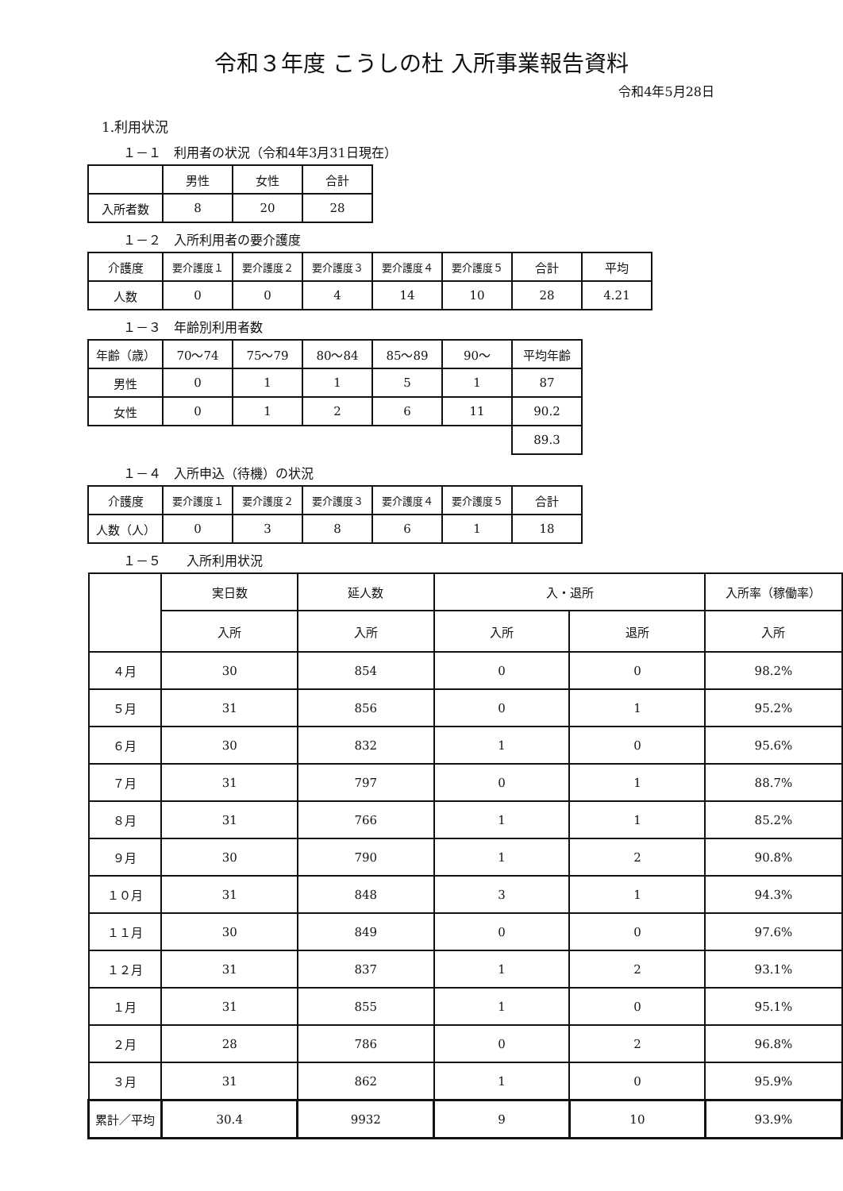令和３年度 こうしの杜 入所事業報告資料
令和4年5月28日
1.利用状況
１－１　利用者の状況（令和4年3月31日現在）
| | 男性 | 女性 | 合計 |
| 入所者数 | 8 | 20 | 28 |
１－２　入所利用者の要介護度
| 介護度 | 要介護度１ | 要介護度２ | 要介護度３ | 要介護度４ | 要介護度５ | 合計 | 平均 |
| 人数 | 0 | 0 | 4 | 14 | 10 | 28 | 4.21 |
１－３　年齢別利用者数
| 年齢（歳） | 70～74 | 75～79 | 80～84 | 85～89 | 90～ | 平均年齢 |
| 男性 | 0 | 1 | 1 | 5 | 1 | 87 |
| 女性 | 0 | 1 | 2 | 6 | 11 | 90.2 |
| | | | | | | 89.3 |
１－４　入所申込（待機）の状況
| 介護度 | 要介護度１ | 要介護度２ | 要介護度３ | 要介護度４ | 要介護度５ | 合計 |
| 人数（人） | 0 | 3 | 8 | 6 | 1 | 18 |
１－５　　入所利用状況
| | 実日数 | 延人数 | 入・退所 | | 入所率（稼働率） |
| | 入所 | 入所 | 入所 | 退所 | 入所 |
| ４月 | 30 | 854 | 0 | 0 | 98.2% |
| ５月 | 31 | 856 | 0 | 1 | 95.2% |
| ６月 | 30 | 832 | 1 | 0 | 95.6% |
| ７月 | 31 | 797 | 0 | 1 | 88.7% |
| ８月 | 31 | 766 | 1 | 1 | 85.2% |
| ９月 | 30 | 790 | 1 | 2 | 90.8% |
| １０月 | 31 | 848 | 3 | 1 | 94.3% |
| １１月 | 30 | 849 | 0 | 0 | 97.6% |
| １２月 | 31 | 837 | 1 | 2 | 93.1% |
| １月 | 31 | 855 | 1 | 0 | 95.1% |
| ２月 | 28 | 786 | 0 | 2 | 96.8% |
| ３月 | 31 | 862 | 1 | 0 | 95.9% |
| 累計／平均 | 30.4 | 9932 | 9 | 10 | 93.9% |